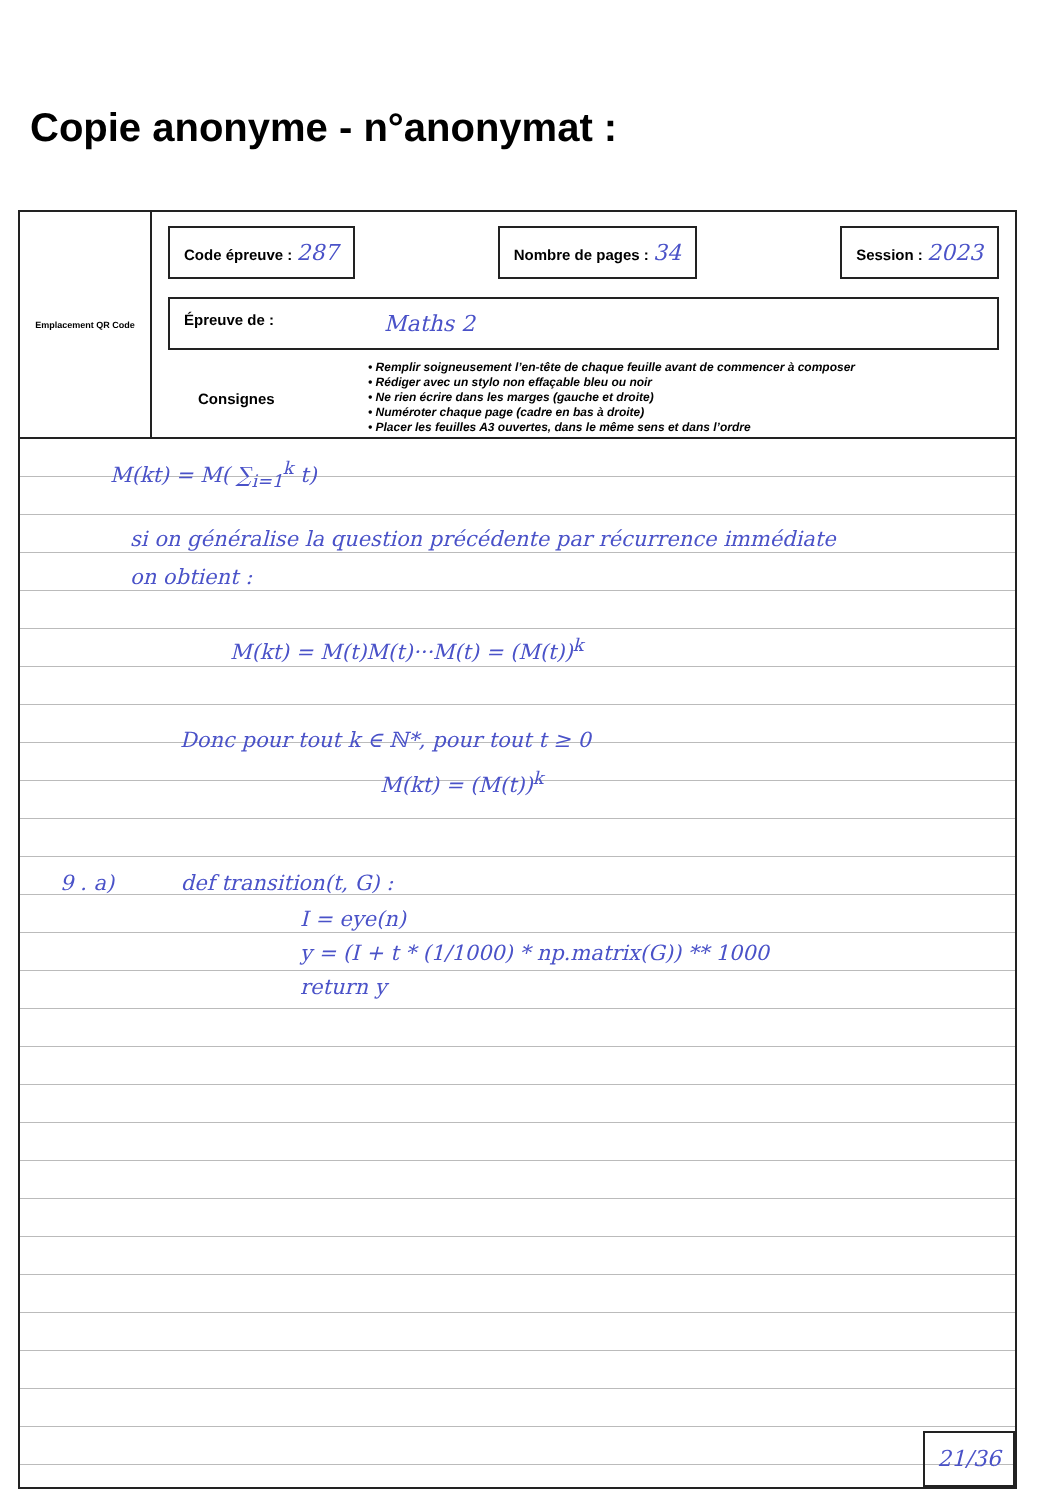Copie anonyme - n°anonymat :
Emplacement QR Code
Code épreuve : 287
Nombre de pages : 34
Session : 2023
Épreuve de : Maths 2
Consignes
• Remplir soigneusement l’en-tête de chaque feuille avant de commencer à composer
• Rédiger avec un stylo non effaçable bleu ou noir
• Ne rien écrire dans les marges (gauche et droite)
• Numéroter chaque page (cadre en bas à droite)
• Placer les feuilles A3 ouvertes, dans le même sens et dans l’ordre
M(kt) = M( ∑<sub>i=1</sub><sup>k</sup> t)
si on généralise la question précédente par récurrence immédiate
on obtient :
M(kt) = M(t)M(t)···M(t) = (M(t))<sup>k</sup>
Donc pour tout k ∈ ℕ*, pour tout t ≥ 0
M(kt) = (M(t))<sup>k</sup>
9 . a) def transition(t, G) :
I = eye(n)
y = (I + t * (1/1000) * np.matrix(G)) ** 1000
return y
21/36